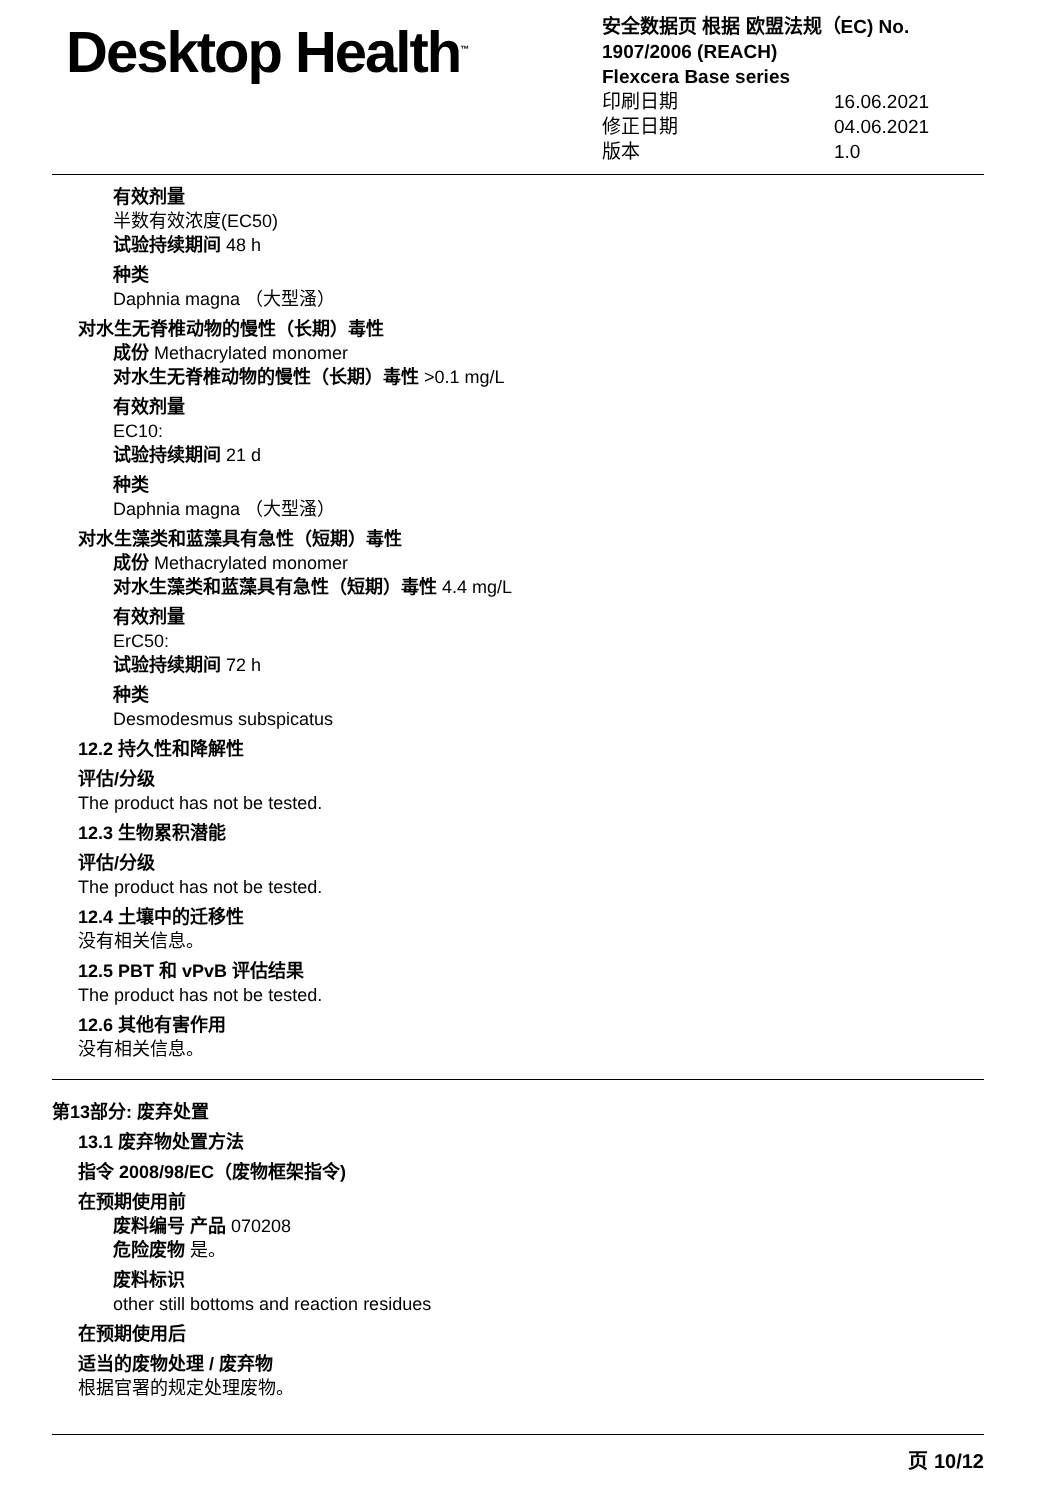Desktop Health<sup>™</sup>
安全数据页 根据 欧盟法规（EC) No.
1907/2006 (REACH)
Flexcera Base series
印刷日期 16.06.2021
修正日期 04.06.2021
版本 1.0
有效剂量
半数有效浓度(EC50)
试验持续期间 48 h
种类
Daphnia magna （大型溞）
对水生无脊椎动物的慢性（长期）毒性
成份 Methacrylated monomer
对水生无脊椎动物的慢性（长期）毒性 >0.1 mg/L
有效剂量
EC10:
试验持续期间 21 d
种类
Daphnia magna （大型溞）
对水生藻类和蓝藻具有急性（短期）毒性
成份 Methacrylated monomer
对水生藻类和蓝藻具有急性（短期）毒性 4.4 mg/L
有效剂量
ErC50:
试验持续期间 72 h
种类
Desmodesmus subspicatus
12.2 持久性和降解性
评估/分级
The product has not be tested.
12.3 生物累积潜能
评估/分级
The product has not be tested.
12.4 土壤中的迁移性
没有相关信息。
12.5 PBT 和 vPvB 评估结果
The product has not be tested.
12.6 其他有害作用
没有相关信息。
第13部分: 废弃处置
13.1 废弃物处置方法
指令 2008/98/EC（废物框架指令)
在预期使用前
废料编号 产品 070208
危险废物 是。
废料标识
other still bottoms and reaction residues
在预期使用后
适当的废物处理 / 废弃物
根据官署的规定处理废物。
页 10/12